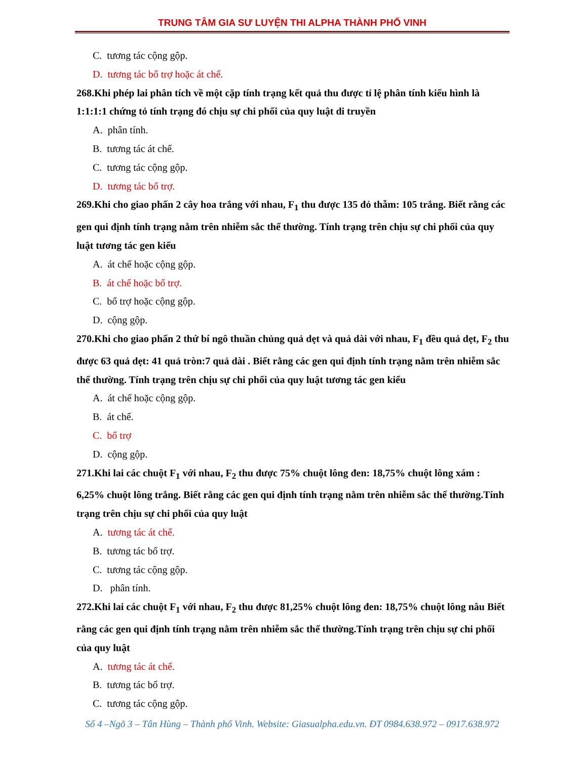TRUNG TÂM GIA SƯ LUYỆN THI ALPHA THÀNH PHỐ VINH
C. tương tác cộng gộp.
D. tương tác bổ trợ hoặc át chế.
268.Khi phép lai phân tích về một cặp tính trạng kết quả thu được tỉ lệ phân tính kiểu hình là 1:1:1:1 chứng tỏ tính trạng đó chịu sự chi phối của quy luật di truyền
A. phân tính.
B. tương tác át chế.
C. tương tác cộng gộp.
D. tương tác bổ trợ.
269.Khi cho giao phấn 2 cây hoa trắng với nhau, F<sub>1</sub> thu được 135 đỏ thẫm: 105 trắng. Biết rằng các gen qui định tính trạng nằm trên nhiễm sắc thể thường. Tính trạng trên chịu sự chi phối của quy luật tương tác gen kiểu
A. át chế hoặc cộng gộp.
B. át chế hoặc bổ trợ.
C. bổ trợ hoặc cộng gộp.
D. cộng gộp.
270.Khi cho giao phấn 2 thứ bí ngô thuần chủng quả dẹt và quả dài với nhau, F<sub>1</sub> đều quả dẹt, F<sub>2</sub> thu được 63 quả dẹt: 41 quả tròn:7 quả dài . Biết rằng các gen qui định tính trạng nằm trên nhiễm sắc thể thường. Tính trạng trên chịu sự chi phối của quy luật tương tác gen kiểu
A. át chế hoặc cộng gộp.
B. át chế.
C. bổ trợ
D. cộng gộp.
271.Khi lai các chuột F<sub>1</sub> với nhau, F<sub>2</sub> thu được 75% chuột lông đen: 18,75% chuột lông xám : 6,25% chuột lông trắng. Biết rằng các gen qui định tính trạng nằm trên nhiễm sắc thể thường.Tính trạng trên chịu sự chi phối của quy luật
A. tương tác át chế.
B. tương tác bổ trợ.
C. tương tác cộng gộp.
D. phân tính.
272.Khi lai các chuột F<sub>1</sub> với nhau, F<sub>2</sub> thu được 81,25% chuột lông đen: 18,75% chuột lông nâu Biết rằng các gen qui định tính trạng nằm trên nhiễm sắc thể thường.Tính trạng trên chịu sự chi phối của quy luật
A. tương tác át chế.
B. tương tác bổ trợ.
C. tương tác cộng gộp.
Số 4 –Ngõ 3 – Tân Hùng – Thành phố Vinh. Website: Giasualpha.edu.vn. ĐT 0984.638.972 – 0917.638.972